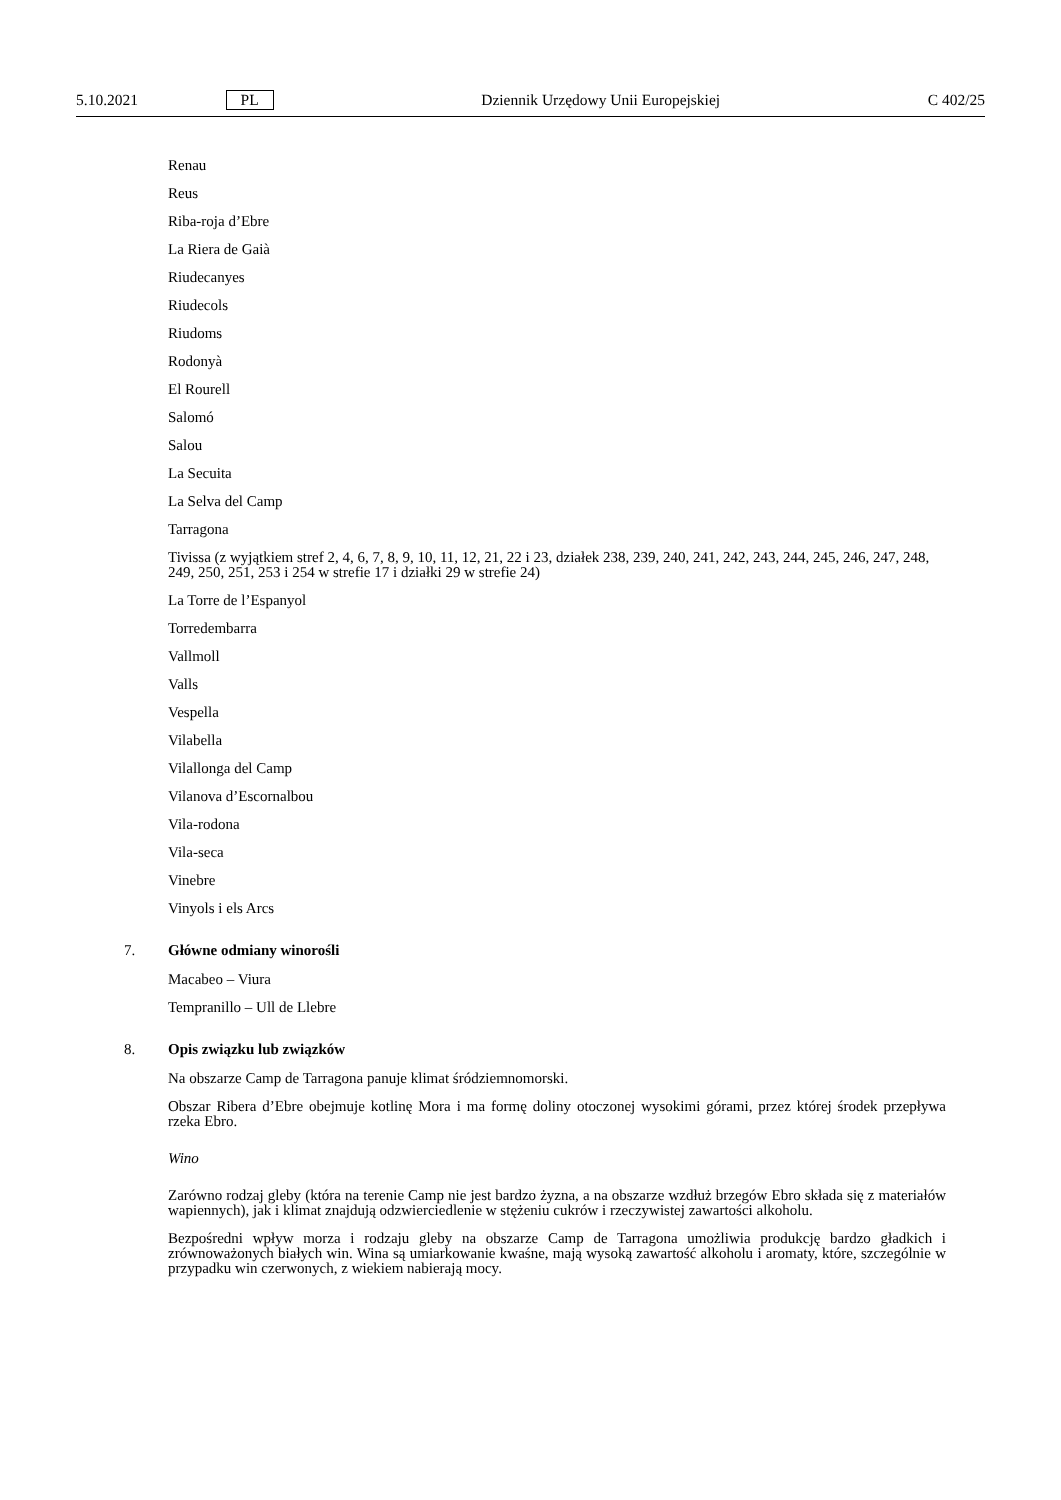5.10.2021 PL Dziennik Urzędowy Unii Europejskiej C 402/25
Renau
Reus
Riba-roja d’Ebre
La Riera de Gaià
Riudecanyes
Riudecols
Riudoms
Rodonyà
El Rourell
Salomó
Salou
La Secuita
La Selva del Camp
Tarragona
Tivissa (z wyjątkiem stref 2, 4, 6, 7, 8, 9, 10, 11, 12, 21, 22 i 23, działek 238, 239, 240, 241, 242, 243, 244, 245, 246, 247, 248, 249, 250, 251, 253 i 254 w strefie 17 i działki 29 w strefie 24)
La Torre de l’Espanyol
Torredembarra
Vallmoll
Valls
Vespella
Vilabella
Vilallonga del Camp
Vilanova d’Escornalbou
Vila-rodona
Vila-seca
Vinebre
Vinyols i els Arcs
7. Główne odmiany winorośli
Macabeo – Viura
Tempranillo – Ull de Llebre
8. Opis związku lub związków
Na obszarze Camp de Tarragona panuje klimat śródziemnomorski.
Obszar Ribera d’Ebre obejmuje kotlinę Mora i ma formę doliny otoczonej wysokimi górami, przez której środek przepływa rzeka Ebro.
Wino
Zarówno rodzaj gleby (która na terenie Camp nie jest bardzo żyzna, a na obszarze wzdłuż brzegów Ebro składa się z materiałów wapiennych), jak i klimat znajdują odzwierciedlenie w stężeniu cukrów i rzeczywistej zawartości alko­holu.
Bezpośredni wpływ morza i rodzaju gleby na obszarze Camp de Tarragona umożliwia produkcję bardzo gładkich i zrównoważonych białych win. Wina są umiarkowanie kwaśne, mają wysoką zawartość alkoholu i aromaty, które, szczególnie w przypadku win czerwonych, z wiekiem nabierają mocy.